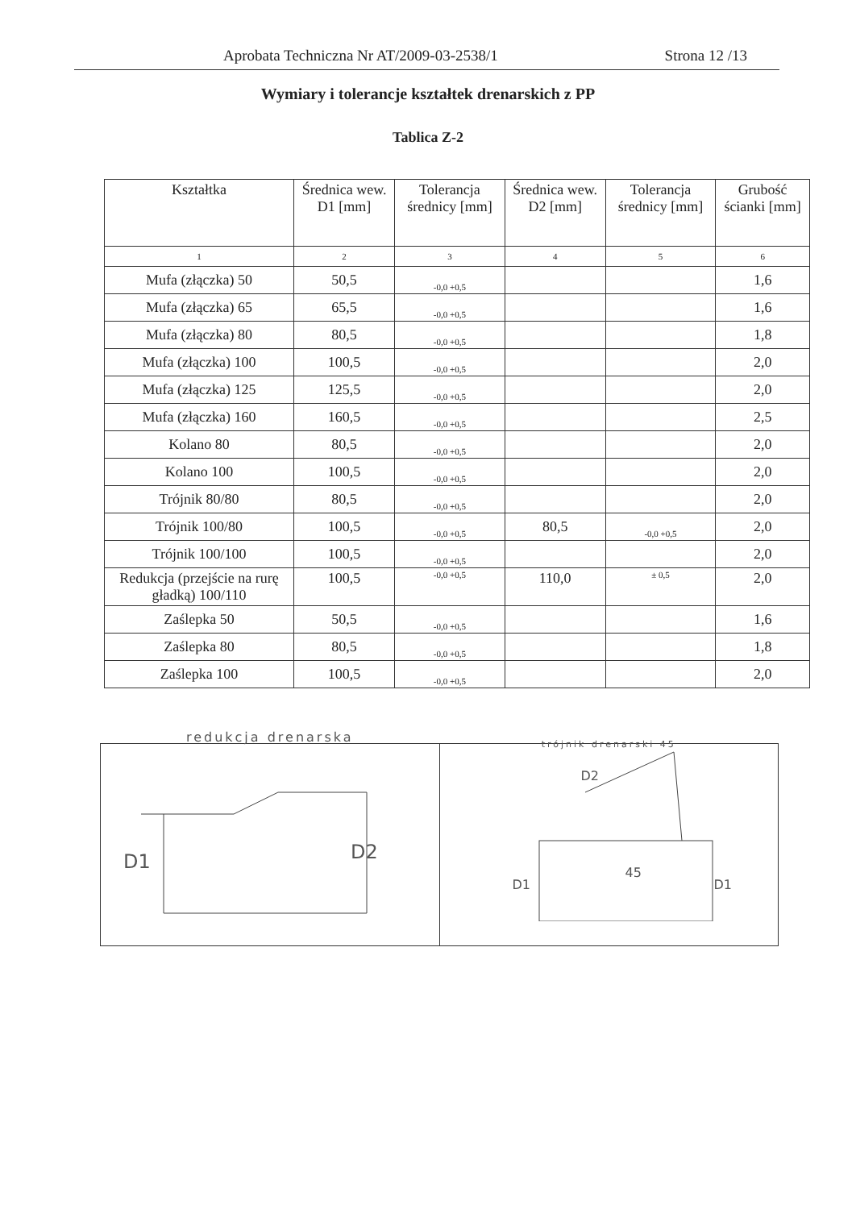Aprobata Techniczna Nr AT/2009-03-2538/1 Strona 12 /13
Wymiary i tolerancje kształtek drenarskich z PP
Tablica Z-2
| Kształtka | Średnica wew. D1 [mm] | Tolerancja średnicy [mm] | Średnica wew. D2 [mm] | Tolerancja średnicy [mm] | Grubość ścianki [mm] |
| --- | --- | --- | --- | --- | --- |
| 1 | 2 | 3 | 4 | 5 | 6 |
| Mufa (złączka) 50 | 50,5 | -0,0 +0,5 | | | 1,6 |
| Mufa (złączka) 65 | 65,5 | -0,0 +0,5 | | | 1,6 |
| Mufa (złączka) 80 | 80,5 | -0,0 +0,5 | | | 1,8 |
| Mufa (złączka) 100 | 100,5 | -0,0 +0,5 | | | 2,0 |
| Mufa (złączka) 125 | 125,5 | -0,0 +0,5 | | | 2,0 |
| Mufa (złączka) 160 | 160,5 | -0,0 +0,5 | | | 2,5 |
| Kolano 80 | 80,5 | -0,0 +0,5 | | | 2,0 |
| Kolano 100 | 100,5 | -0,0 +0,5 | | | 2,0 |
| Trójnik 80/80 | 80,5 | -0,0 +0,5 | | | 2,0 |
| Trójnik 100/80 | 100,5 | -0,0 +0,5 | 80,5 | -0,0 +0,5 | 2,0 |
| Trójnik 100/100 | 100,5 | -0,0 +0,5 | | | 2,0 |
| Redukcja (przejście na rurę gładką) 100/110 | 100,5 | -0,0 +0,5 | 110,0 | ± 0,5 | 2,0 |
| Zaślepka 50 | 50,5 | -0,0 +0,5 | | | 1,6 |
| Zaślepka 80 | 80,5 | -0,0 +0,5 | | | 1,8 |
| Zaślepka 100 | 100,5 | -0,0 +0,5 | | | 2,0 |
D1 D2
redukcja drenarska
D2
D1
45
D1
trójnik drenarski 45